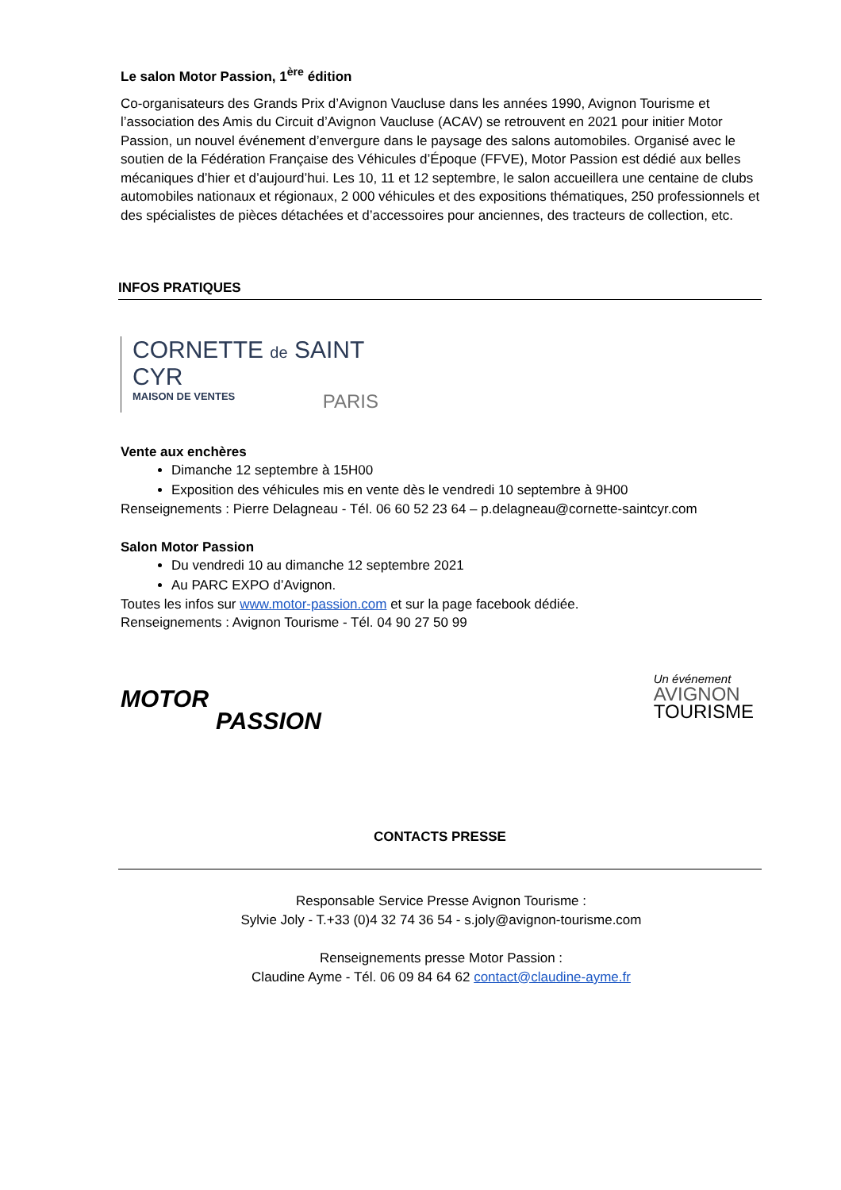Le salon Motor Passion, 1<sup>ère</sup> édition
Co-organisateurs des Grands Prix d’Avignon Vaucluse dans les années 1990, Avignon Tourisme et l’association des Amis du Circuit d’Avignon Vaucluse (ACAV) se retrouvent en 2021 pour initier Motor Passion, un nouvel événement d’envergure dans le paysage des salons automobiles. Organisé avec le soutien de la Fédération Française des Véhicules d’Époque (FFVE), Motor Passion est dédié aux belles mécaniques d’hier et d’aujourd’hui. Les 10, 11 et 12 septembre, le salon accueillera une centaine de clubs automobiles nationaux et régionaux, 2 000 véhicules et des expositions thématiques, 250 professionnels et des spécialistes de pièces détachées et d’accessoires pour anciennes, des tracteurs de collection, etc.
INFOS PRATIQUES
CORNETTE de SAINT CYR
MAISON DE VENTES PARIS
Vente aux enchères
Dimanche 12 septembre à 15H00
Exposition des véhicules mis en vente dès le vendredi 10 septembre à 9H00
Renseignements : Pierre Delagneau - Tél. 06 60 52 23 64 – p.delagneau@cornette-saintcyr.com
Salon Motor Passion
Du vendredi 10 au dimanche 12 septembre 2021
Au PARC EXPO d’Avignon.
Toutes les infos sur www.motor-passion.com et sur la page facebook dédiée.
Renseignements : Avignon Tourisme - Tél. 04 90 27 50 99
MOTOR
PASSION
Un événement
AVIGNON
TOURISME
CONTACTS PRESSE
Responsable Service Presse Avignon Tourisme :
Sylvie Joly - T.+33 (0)4 32 74 36 54 - s.joly@avignon-tourisme.com
Renseignements presse Motor Passion :
Claudine Ayme - Tél. 06 09 84 64 62 contact@claudine-ayme.fr